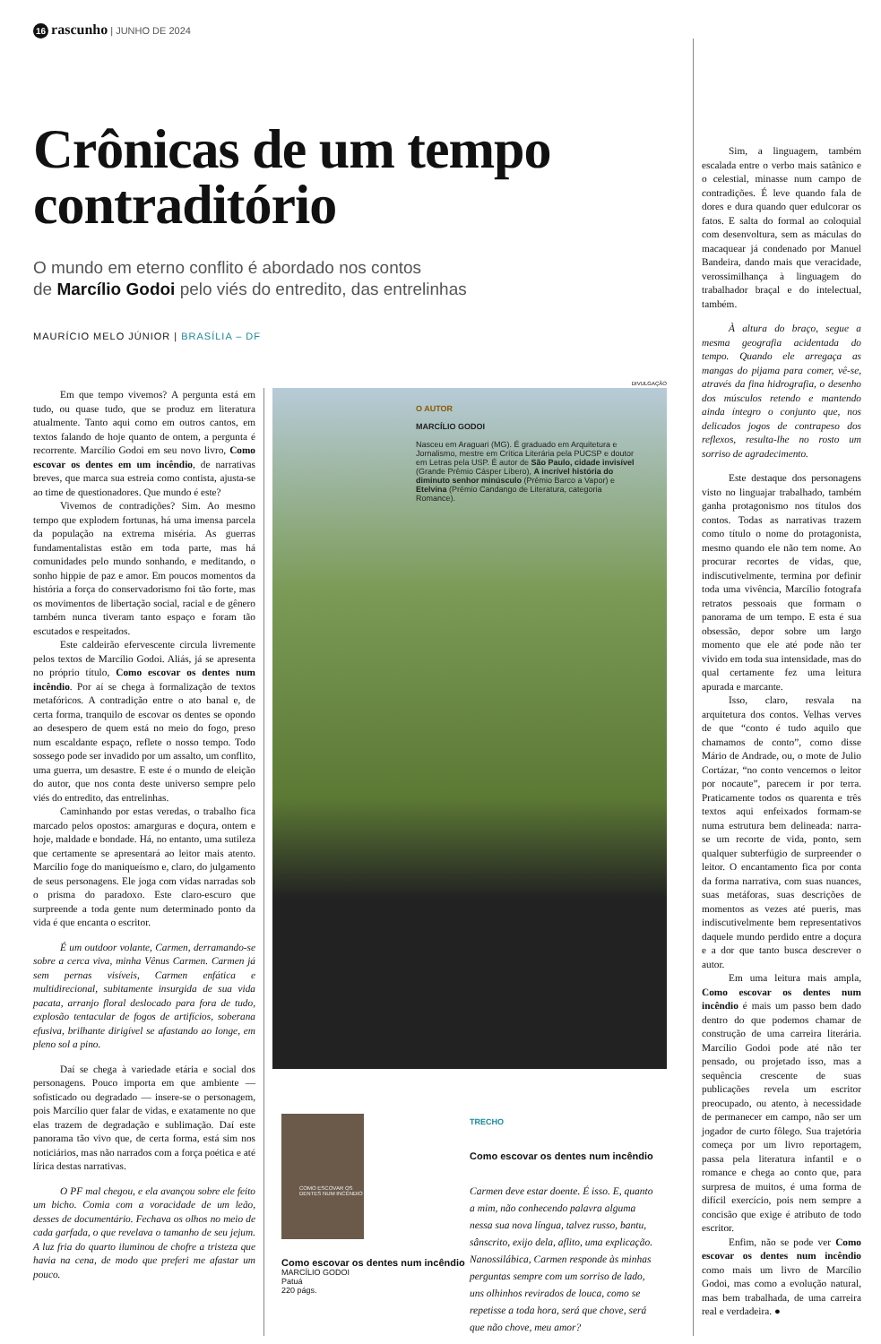16 rascunho | JUNHO DE 2024
Crônicas de um tempo contraditório
O mundo em eterno conflito é abordado nos contos
de Marcílio Godoi pelo viés do entredito, das entrelinhas
MAURÍCIO MELO JÚNIOR | BRASÍLIA – DF
Em que tempo vivemos? A pergunta está em tudo, ou quase tudo, que se produz em literatura atualmente. Tanto aqui como em outros cantos, em textos falando de hoje quanto de ontem, a pergunta é recorrente. Marcílio Godoi em seu novo livro, Como escovar os dentes em um incêndio, de narrativas breves, que marca sua estreia como contista, ajusta-se ao time de questionadores. Que mundo é este?
Vivemos de contradições? Sim. Ao mesmo tempo que explodem fortunas, há uma imensa parcela da população na extrema miséria. As guerras fundamentalistas estão em toda parte, mas há comunidades pelo mundo sonhando, e meditando, o sonho hippie de paz e amor. Em poucos momentos da história a força do conservadorismo foi tão forte, mas os movimentos de libertação social, racial e de gênero também nunca tiveram tanto espaço e foram tão escutados e respeitados.
Este caldeirão efervescente circula livremente pelos textos de Marcílio Godoi. Aliás, já se apresenta no próprio título, Como escovar os dentes num incêndio. Por aí se chega à formalização de textos metafóricos. A contradição entre o ato banal e, de certa forma, tranquilo de escovar os dentes se opondo ao desespero de quem está no meio do fogo, preso num escaldante espaço, reflete o nosso tempo. Todo sossego pode ser invadido por um assalto, um conflito, uma guerra, um desastre. E este é o mundo de eleição do autor, que nos conta deste universo sempre pelo viés do entredito, das entrelinhas.
Caminhando por estas veredas, o trabalho fica marcado pelos opostos: amarguras e doçura, ontem e hoje, maldade e bondade. Há, no entanto, uma sutileza que certamente se apresentará ao leitor mais atento. Marcílio foge do maniqueísmo e, claro, do julgamento de seus personagens. Ele joga com vidas narradas sob o prisma do paradoxo. Este claro-escuro que surpreende a toda gente num determinado ponto da vida é que encanta o escritor.
É um outdoor volante, Carmen, derramando-se sobre a cerca viva, minha Vênus Carmen. Carmen já sem pernas visíveis, Carmen enfática e multidirecional, subitamente insurgida de sua vida pacata, arranjo floral deslocado para fora de tudo, explosão tentacular de fogos de artifícios, soberana efusiva, brilhante dirigível se afastando ao longe, em pleno sol a pino.
Daí se chega à variedade etária e social dos personagens. Pouco importa em que ambiente — sofisticado ou degradado — insere-se o personagem, pois Marcílio quer falar de vidas, e exatamente no que elas trazem de degradação e sublimação. Daí este panorama tão vivo que, de certa forma, está sim nos noticiários, mas não narrados com a força poética e até lírica destas narrativas.
O PF mal chegou, e ela avançou sobre ele feito um bicho. Comia com a voracidade de um leão, desses de documentário. Fechava os olhos no meio de cada garfada, o que revelava o tamanho de seu jejum. A luz fria do quarto iluminou de chofre a tristeza que havia na cena, de modo que preferi me afastar um pouco.
DIVULGAÇÃO
O AUTOR
MARCÍLIO GODOI
Nasceu em Araguari (MG). É graduado em Arquitetura e Jornalismo, mestre em Crítica Literária pela PUCSP e doutor em Letras pela USP. É autor de São Paulo, cidade invisível (Grande Prêmio Cásper Líbero), A incrível história do diminuto senhor minúsculo (Prêmio Barco a Vapor) e Etelvina (Prêmio Candango de Literatura, categoria Romance).
COMO ESCOVAR OS DENTES NUM INCÊNDIO
Como escovar os dentes num incêndio
MARCÍLIO GODOI
Patuá
220 págs.
TRECHO
Como escovar os dentes num incêndio
Carmen deve estar doente. É isso. E, quanto a mim, não conhecendo palavra alguma nessa sua nova língua, talvez russo, bantu, sânscrito, exijo dela, aflito, uma explicação. Nanossilábica, Carmen responde às minhas perguntas sempre com um sorriso de lado, uns olhinhos revirados de louca, como se repetisse a toda hora, será que chove, será que não chove, meu amor?
Sim, a linguagem, também escalada entre o verbo mais satânico e o celestial, minasse num campo de contradições. É leve quando fala de dores e dura quando quer edulcorar os fatos. E salta do formal ao coloquial com desenvoltura, sem as máculas do macaquear já condenado por Manuel Bandeira, dando mais que veracidade, verossimilhança à linguagem do trabalhador braçal e do intelectual, também.
À altura do braço, segue a mesma geografia acidentada do tempo. Quando ele arregaça as mangas do pijama para comer, vê-se, através da fina hidrografia, o desenho dos músculos retendo e mantendo ainda íntegro o conjunto que, nos delicados jogos de contrapeso dos reflexos, resulta-lhe no rosto um sorriso de agradecimento.
Este destaque dos personagens visto no linguajar trabalhado, também ganha protagonismo nos títulos dos contos. Todas as narrativas trazem como título o nome do protagonista, mesmo quando ele não tem nome. Ao procurar recortes de vidas, que, indiscutivelmente, termina por definir toda uma vivência, Marcílio fotografa retratos pessoais que formam o panorama de um tempo. E esta é sua obsessão, depor sobre um largo momento que ele até pode não ter vivido em toda sua intensidade, mas do qual certamente fez uma leitura apurada e marcante.
Isso, claro, resvala na arquitetura dos contos. Velhas verves de que “conto é tudo aquilo que chamamos de conto”, como disse Mário de Andrade, ou, o mote de Julio Cortázar, “no conto vencemos o leitor por nocaute”, parecem ir por terra. Praticamente todos os quarenta e três textos aqui enfeixados formam-se numa estrutura bem delineada: narra-se um recorte de vida, ponto, sem qualquer subterfúgio de surpreender o leitor. O encantamento fica por conta da forma narrativa, com suas nuances, suas metáforas, suas descrições de momentos as vezes até pueris, mas indiscutivelmente bem representativos daquele mundo perdido entre a doçura e a dor que tanto busca descrever o autor.
Em uma leitura mais ampla, Como escovar os dentes num incêndio é mais um passo bem dado dentro do que podemos chamar de construção de uma carreira literária. Marcílio Godoi pode até não ter pensado, ou projetado isso, mas a sequência crescente de suas publicações revela um escritor preocupado, ou atento, à necessidade de permanecer em campo, não ser um jogador de curto fôlego. Sua trajetória começa por um livro reportagem, passa pela literatura infantil e o romance e chega ao conto que, para surpresa de muitos, é uma forma de difícil exercício, pois nem sempre a concisão que exige é atributo de todo escritor.
Enfim, não se pode ver Como escovar os dentes num incêndio como mais um livro de Marcílio Godoi, mas como a evolução natural, mas bem trabalhada, de uma carreira real e verdadeira. ●